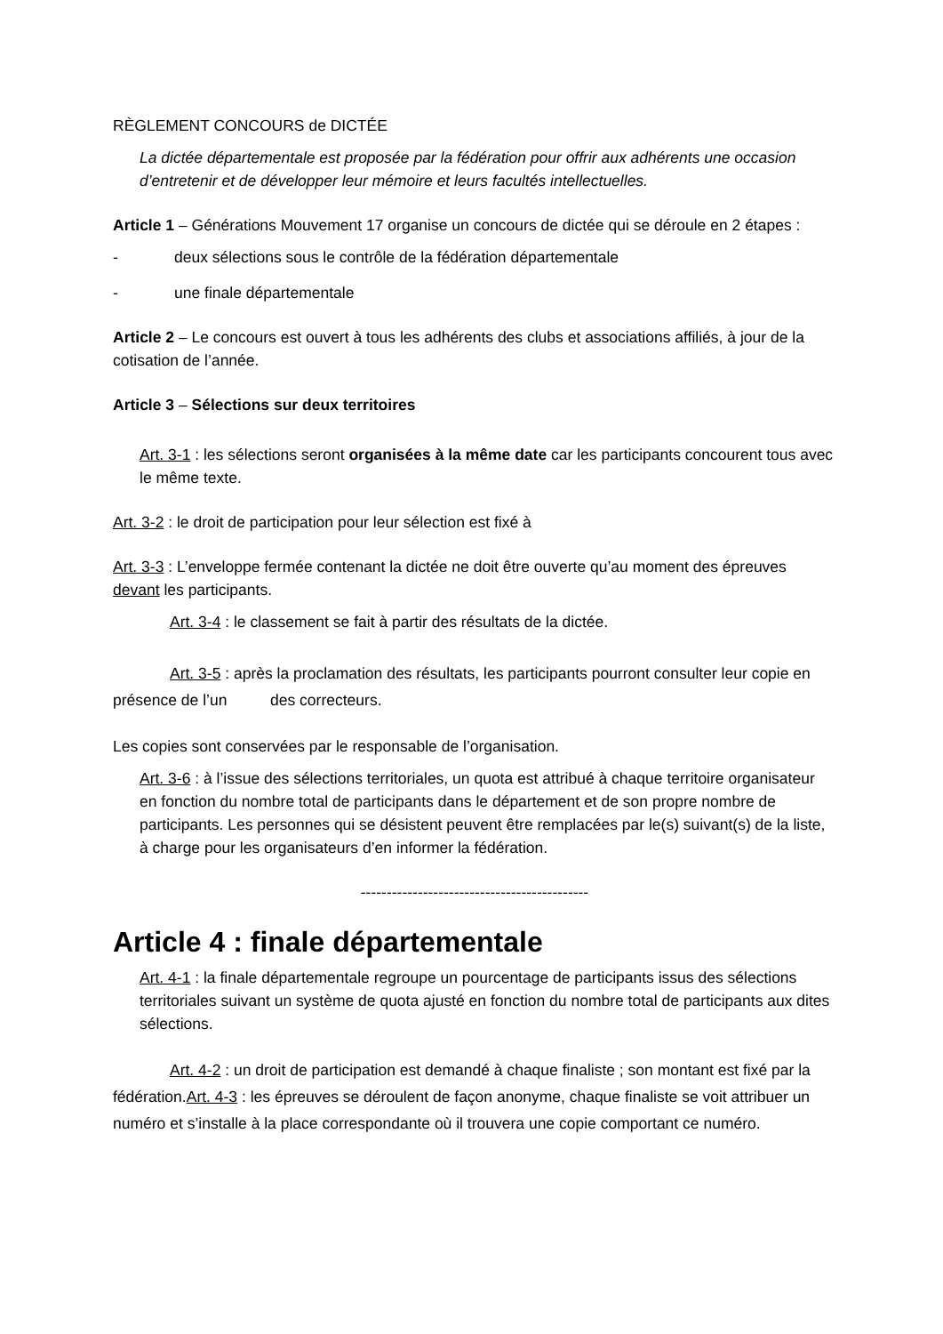RÈGLEMENT CONCOURS de DICTÉE
La dictée départementale est proposée par la fédération pour offrir aux adhérents une occasion d’entretenir et de développer leur mémoire et leurs facultés intellectuelles.
Article 1 – Générations Mouvement 17 organise un concours de dictée qui se déroule en 2 étapes :
- deux sélections sous le contrôle de la fédération départementale
- une finale départementale
Article 2 – Le concours est ouvert à tous les adhérents des clubs et associations affiliés, à jour de la cotisation de l’année.
Article 3 – Sélections sur deux territoires
Art. 3-1 : les sélections seront organisées à la même date car les participants concourent tous avec le même texte.
Art. 3-2 : le droit de participation pour leur sélection est fixé à
Art. 3-3 : L’enveloppe fermée contenant la dictée ne doit être ouverte qu’au moment des épreuves devant les participants.
Art. 3-4 : le classement se fait à partir des résultats de la dictée.
Art. 3-5 : après la proclamation des résultats, les participants pourront consulter leur copie en présence de l’un des correcteurs.
Les copies sont conservées par le responsable de l’organisation.
Art. 3-6 : à l’issue des sélections territoriales, un quota est attribué à chaque territoire organisateur en fonction du nombre total de participants dans le département et de son propre nombre de participants. Les personnes qui se désistent peuvent être remplacées par le(s) suivant(s) de la liste, à charge pour les organisateurs d’en informer la fédération.
--------------------------------------------
Article 4 : finale départementale
Art. 4-1 : la finale départementale regroupe un pourcentage de participants issus des sélections territoriales suivant un système de quota ajusté en fonction du nombre total de participants aux dites sélections.
Art. 4-2 : un droit de participation est demandé à chaque finaliste ; son montant est fixé par la fédération.Art. 4-3 : les épreuves se déroulent de façon anonyme, chaque finaliste se voit attribuer un numéro et s’installe à la place correspondante où il trouvera une copie comportant ce numéro.